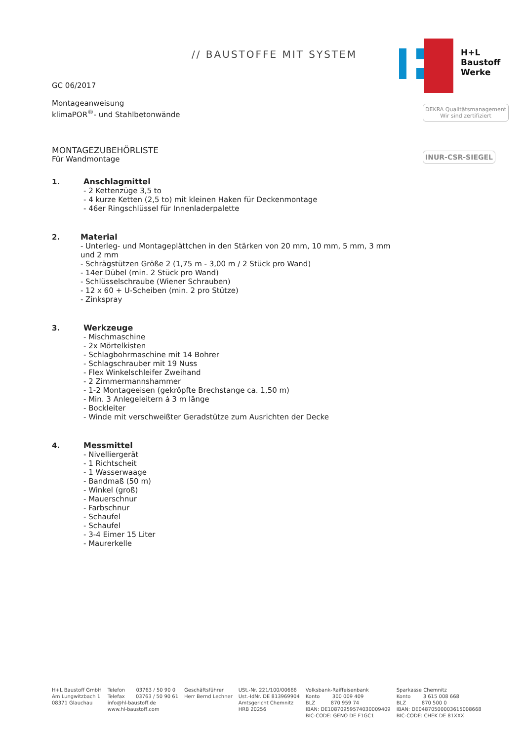// BAUSTOFFE MIT SYSTEM
H+L
Baustoff
Werke
DEKRA Qualitätsmanagement
Wir sind zertifiziert
INUR-CSR-SIEGEL
GC 06/2017
Montageanweisung
klimaPOR<sup>®</sup>- und Stahlbetonwände
MONTAGEZUBEHÖRLISTE
Für Wandmontage
1. Anschlagmittel
- 2 Kettenzüge 3,5 to
- 4 kurze Ketten (2,5 to) mit kleinen Haken für Deckenmontage
- 46er Ringschlüssel für Innenladerpalette
2. Material
- Unterleg- und Montageplättchen in den Stärken von 20 mm, 10 mm, 5 mm, 3 mm und 2 mm
- Schrägstützen Größe 2 (1,75 m - 3,00 m / 2 Stück pro Wand)
- 14er Dübel (min. 2 Stück pro Wand)
- Schlüsselschraube (Wiener Schrauben)
- 12 x 60 + U-Scheiben (min. 2 pro Stütze)
- Zinkspray
3. Werkzeuge
- Mischmaschine
- 2x Mörtelkisten
- Schlagbohrmaschine mit 14 Bohrer
- Schlagschrauber mit 19 Nuss
- Flex Winkelschleifer Zweihand
- 2 Zimmermannshammer
- 1-2 Montageeisen (gekröpfte Brechstange ca. 1,50 m)
- Min. 3 Anlegeleitern á 3 m länge
- Bockleiter
- Winde mit verschweißter Geradstütze zum Ausrichten der Decke
4. Messmittel
- Nivelliergerät
- 1 Richtscheit
- 1 Wasserwaage
- Bandmaß (50 m)
- Winkel (groß)
- Mauerschnur
- Farbschnur
- Schaufel
- Schaufel
- 3-4 Eimer 15 Liter
- Maurerkelle
H+L Baustoff GmbH
Am Lungwitzbach 1
08371 Glauchau
Telefon 03763 / 50 90 0
Telefax 03763 / 50 90 61
info@hl-baustoff.de
www.hl-baustoff.com
Geschäftsführer
Herr Bernd Lechner
USt.-Nr. 221/100/00666
Ust.-IdNr. DE 813969904
Amtsgericht Chemnitz
HRB 20256
Volksbank-Raiffeisenbank
Konto 300 009 409
BLZ 870 959 74
IBAN: DE10870959574030009409
BIC-CODE: GENO DE F1GC1
Sparkasse Chemnitz
Konto 3 615 008 668
BLZ 870 500 0
IBAN: DE04870500003615008668
BIC-CODE: CHEK DE 81XXX